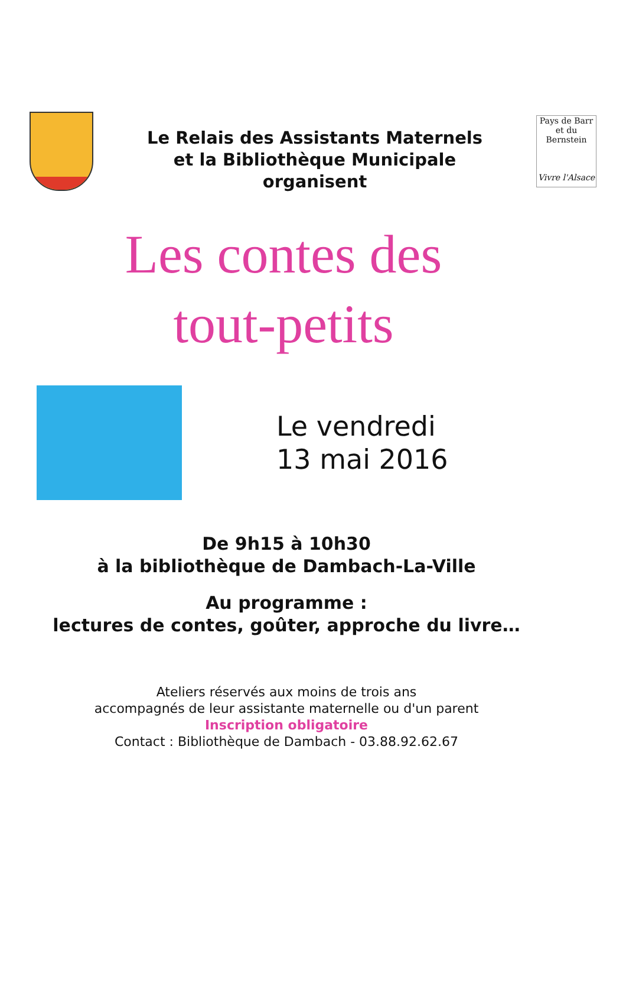Le Relais des Assistants Maternels
et la Bibliothèque Municipale
organisent
Pays de Barr et du Bernstein
Vivre l'Alsace
Les contes des
tout-petits
Le vendredi
13 mai 2016
De 9h15 à 10h30
à la bibliothèque de Dambach-La-Ville
Au programme :
lectures de contes, goûter, approche du livre…
Ateliers réservés aux moins de trois ans
accompagnés de leur assistante maternelle ou d'un parent
Inscription obligatoire
Contact : Bibliothèque de Dambach - 03.88.92.62.67